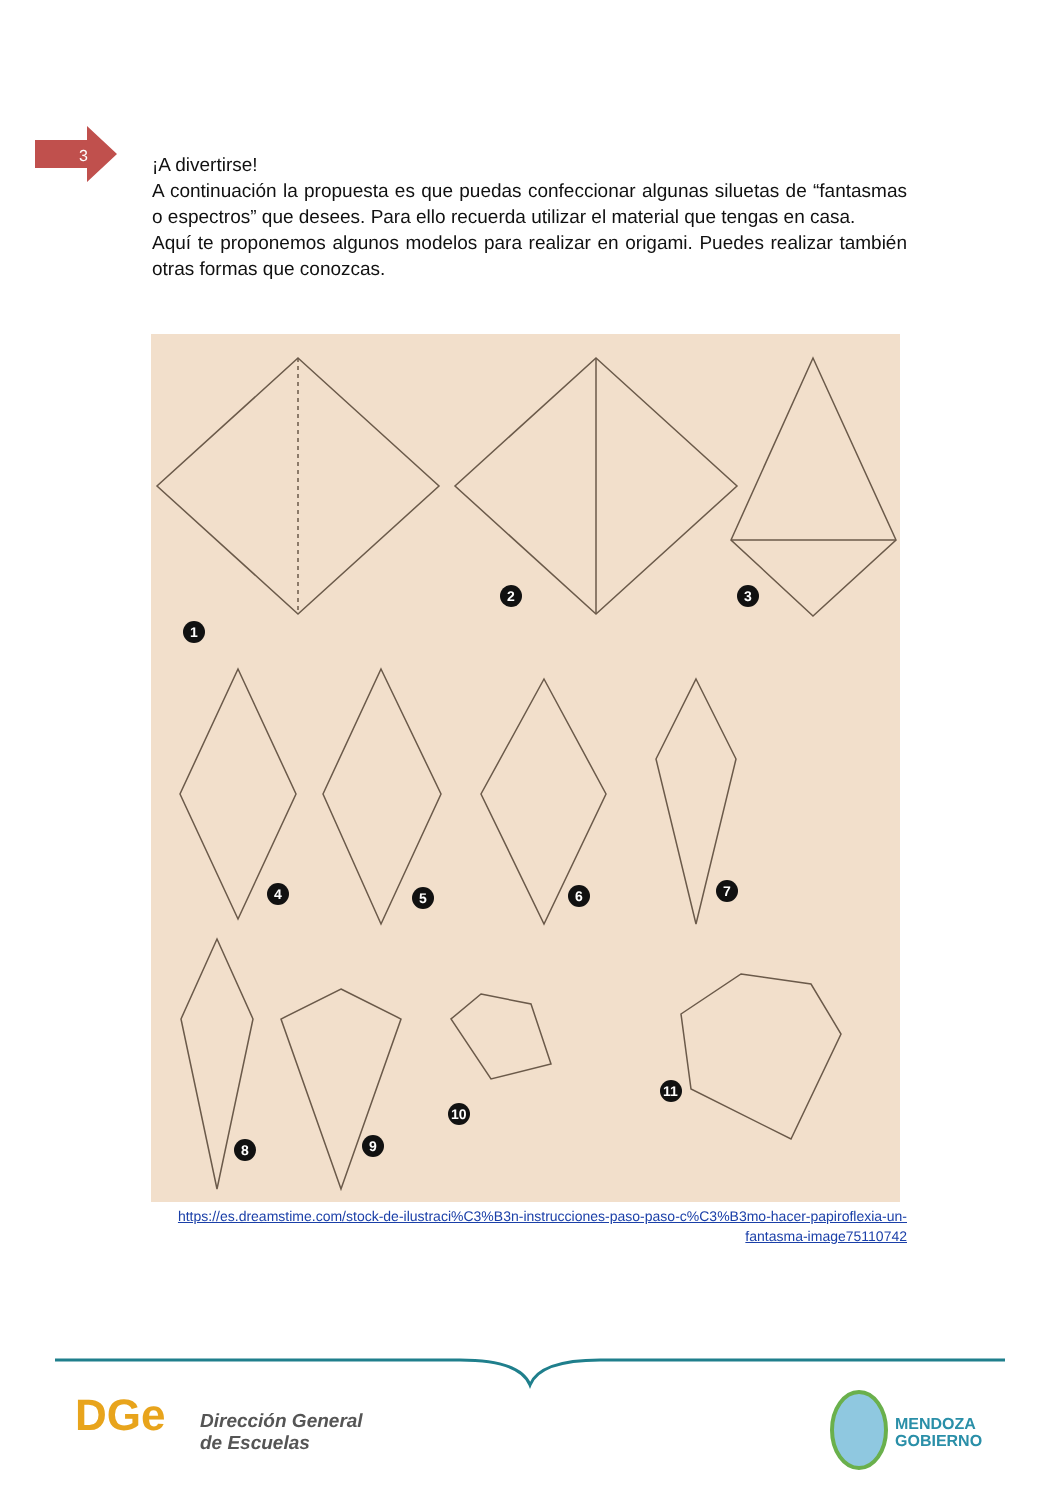3
¡A divertirse!
A continuación la propuesta es que puedas confeccionar algunas siluetas de “fantasmas o espectros” que desees. Para ello recuerda utilizar el material que tengas en casa.
Aquí te proponemos algunos modelos para realizar en origami. Puedes realizar también otras formas que conozcas.
1
2
3
4
5
6
7
8
9
10
11
https://es.dreamstime.com/stock-de-ilustraci%C3%B3n-instrucciones-paso-paso-c%C3%B3mo-hacer-papiroflexia-un-fantasma-image75110742
DGe
Dirección General
de Escuelas
MENDOZA
GOBIERNO